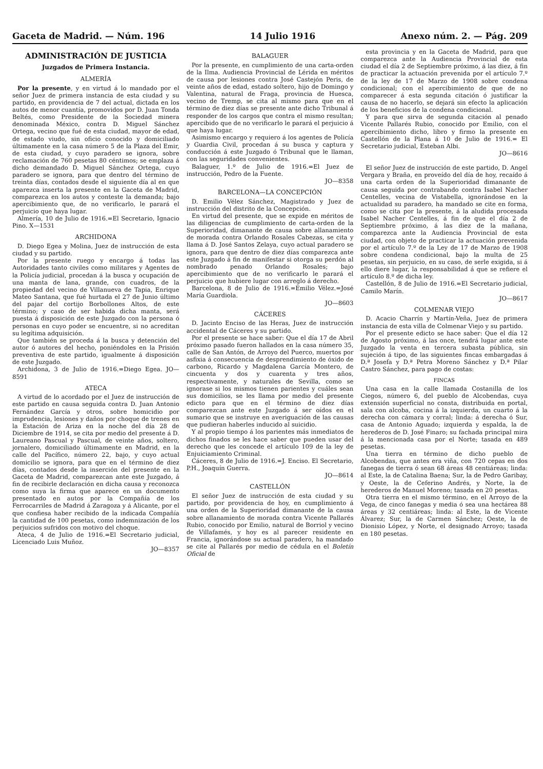Gaceta de Madrid. — Núm. 196 14 Julio 1916 Anexo núm. 2. — Pág. 209
ADMINISTRACIÓN DE JUSTICIA
Juzgados de Primera Instancia.
ALMERÍA
Por la presente, y en virtud á lo mandado por el señor Juez de primera instancia de esta ciudad y su partido, en providencia de 7 del actual, dictada en los autos de menor cuantía, promovidos por D. Juan Tonda Beltés, como Presidente de la Sociedad minera denominada México, contra D. Miguel Sánchez Ortega, vecino que fué de esta ciudad, mayor de edad, de estado viudo, sin oficio conocido y domiciliado últimamente en la casa número 5 de la Plaza del Emir, de esta ciudad, y cuyo paradero se ignora, sobre reclamación de 760 pesetas 80 céntimos; se emplaza á dicho demandado D. Miguel Sánchez Ortega, cuyo paradero se ignora, para que dentro del término de treinta días, contados desde el siguiente día al en que aparezca inserta la presente en la Gaceta de Madrid, comparezca en los autos y conteste la demanda; bajo apercibimiento que, de no verificarlo, le parará el perjuicio que haya lugar.
Almería, 10 de Julio de 1916.=El Secretario, Ignacio Pino. X—1531
ARCHIDONA
D. Diego Egea y Molina, Juez de instrucción de esta ciudad y su partido.
Por la presente ruego y encargo á todas las Autoridades tanto civiles como militares y Agentes de la Policía judicial, procedan á la busca y ocupación de una manta de lana, grande, con cuadros, de la propiedad del vecino de Villanueva de Tapia, Enrique Mateo Santana, que fué hurtada el 27 de Junio último del pajar del cortijo Borbollones Altos, de este término; y caso de ser habida dicha manta, será puesta á disposición de este Juzgado con la persona ó personas en cuyo poder se encuentre, si no acreditan su legítima adquisición.
Que también se proceda á la busca y detención del autor ó autores del hecho, poniéndoles en la Prisión preventiva de este partido, igualmente á disposición de este Juzgado.
Archidona, 3 de Julio de 1916.=Diego Egea. JO—8591
ATECA
A virtud de lo acordado por el Juez de instrucción de este partido en causa seguida contra D. Juan Antonio Fernández García y otros, sobre homicidio por imprudencia, lesiones y daños por choque de trenes en la Estación de Ariza en la noche del día 28 de Diciembre de 1914, se cita por medio del presente á D. Laureano Pascual y Pascual, de veinte años, soltero, jornalero, domiciliado últimamente en Madrid, en la calle del Pacífico, número 22, bajo, y cuyo actual domicilio se ignora, para que en el término de diez días, contados desde la inserción del presente en la Gaceta de Madrid, comparezcan ante este Juzgado, á fin de recibirle declaración en dicha causa y reconozca como suya la firma que aparece en un documento presentado en autos por la Compañía de los Ferrocarriles de Madrid á Zaragoza y á Alicante, por el que confiesa haber recibido de la indicada Compañía la cantidad de 100 pesetas, como indemnización de los perjuicios sufridos con motivo del choque.
Ateca, 4 de Julio de 1916.=El Secretario judicial, Licenciado Luis Muñoz.
JO—8357
BALAGUER
Por la presente, en cumplimiento de una carta-orden de la Ilma. Audiencia Provincial de Lérida en méritos de causa por lesiones contra José Castejón Peris, de veinte años de edad, estado soltero, hijo de Domingo y Valentina, natural de Fraga, provincia de Huesca, vecino de Tremp, se cita al mismo para que en el término de diez días se presente ante dicho Tribunal á responder de los cargos que contra el mismo resultan; apercibido que de no verificarlo le parará el perjuicio á que haya lugar.
Asimismo encargo y requiero á los agentes de Policía y Guardia Civil, procedan á su busca y captura y conducción á este Juzgado ó Tribunal que le llaman, con las seguridades convenientes.
Balaguer, 1.º de Julio de 1916.=El Juez de instrucción, Pedro de la Fuente.
JO—8358
BARCELONA—LA CONCEPCIÓN
D. Emilio Vélez Sánchez, Magistrado y Juez de instrucción del distrito de la Concepción.
En virtud del presente, que se expide en méritos de las diligencias de cumplimiento de carta-orden de la Superioridad, dimanante de causa sobre allanamiento de morada contra Orlando Rosales Cabezas, se cita y llama á D. José Santos Zelaya, cuyo actual paradero se ignora, para que dentro de diez días comparezca ante este Juzgado á fin de manifestar si otorga su perdón al nombrado penado Orlando Rosales; bajo apercibimiento que de no verificarlo le parará el perjuicio que hubiere lugar con arreglo á derecho.
Barcelona, 8 de Julio de 1916.=Emilio Vélez.=José María Guardiola.
JO—8603
CÁCERES
D. Jacinto Enciso de las Heras, Juez de instrucción accidental de Cáceres y su partido.
Por el presente se hace saber: Que el día 17 de Abril próximo pasado fueron hallados en la casa número 35, calle de San Antón, de Arroyo del Puerco, muertos por asfixia á consecuencia de desprendimiento de óxido de carbono, Ricardo y Magdalena García Montero, de cincuenta y dos y cuarenta y tres años, respectivamente, y naturales de Sevilla, como se ignorase si los mismos tienen parientes y cuáles sean sus domicilios, se les llama por medio del presente edicto para que en el término de diez días comparezcan ante este Juzgado á ser oídos en el sumario que se instruye en averiguación de las causas que pudieran haberles inducido al suicidio.
Y al propio tiempo á los parientes más inmediatos de dichos finados se les hace saber que pueden usar del derecho que les concede el artículo 109 de la ley de Enjuiciamiento Criminal.
Cáceres, 8 de Julio de 1916.=J. Enciso. El Secretario, P.H., Joaquín Guerra.
JO—8614
CASTELLÓN
El señor Juez de instrucción de esta ciudad y su partido, por providencia de hoy, en cumplimiento á una orden de la Superioridad dimanante de la causa sobre allanamiento de morada contra Vicente Pallarés Rubio, conocido por Emilio, natural de Borriol y vecino de Villafamés, y hoy es al parecer residente en Francia, ignorándose su actual paradero, ha mandado se cite al Pallarés por medio de cédula en el Boletín Oficial de
esta provincia y en la Gaceta de Madrid, para que comparezca ante la Audiencia Provincial de esta ciudad el día 2 de Septiembre próximo, á las diez, á fin de practicar la actuación prevenida por el artículo 7.º de la ley de 17 de Marzo de 1908 sobre condena condicional; con el apercibimiento de que de no comparecer á esta segunda citación ó justificar la causa de no hacerlo, se dejará sin efecto la aplicación de los beneficios de la condena condicional.
Y para que sirva de segunda citación al penado Vicente Pallarés Rubio, conocido por Emilio, con el apercibimiento dicho, libro y firmo la presente en Castellón de la Plana á 10 de Julio de 1916.= El Secretario judicial, Esteban Albi.
JO—8616
El señor Juez de instrucción de este partido, D. Angel Vergara y Braña, en proveído del día de hoy, recaído á una carta orden de la Superioridad dimanante de causa seguida por contrabando contra Isabel Nacher Centelles, vecina de Vistabella, ignorándose en la actualidad su paradero, ha mandado se cite en forma, como se cita por la presente, á la aludida procesada Isabel Nacher Centelles, á fin de que el día 2 de Septiembre próximo, á las diez de la mañana, comparezca ante la Audiencia Provincial de esta ciudad, con objeto de practicar la actuación prevenida por el artículo 7.º de la Ley de 17 de Marzo de 1908 sobre condena condicional, bajo la multa de 25 pesetas, sin perjuicio, en su caso, de serle exigida, si á ello diere lugar, la responsabilidad á que se refiere el artículo 8.º de dicha ley.
Castellón, 8 de Julio de 1916.=El Secretario judicial, Camilo Marín.
JO—8617
COLMENAR VIEJO
D. Acacio Charrín y Martín-Veña, Juez de primera instancia de esta villa de Colmenar Viejo y su partido.
Por el presente edicto se hace saber: Que el día 12 de Agosto próximo, á las once, tendrá lugar ante este Juzgado la venta en tercera subasta pública, sin sujeción á tipo, de las siguientes fincas embargadas á D.ª Josefa y D.ª Petra Moreno Sánchez y D.ª Pilar Castro Sánchez, para pago de costas:
FINCAS
Una casa en la calle llamada Costanilla de los Ciegos, número 6, del pueblo de Alcobendas, cuya extensión superficial no consta, distribuida en portal, sala con alcoba, cocina á la izquierda, un cuarto á la derecha con cámara y corral; linda: á derecha ó Sur, casa de Antonio Aguado; izquierda y espalda, la de herederos de D. José Finaro; su fachada principal mira á la mencionada casa por el Norte; tasada en 489 pesetas.
Una tierra en término de dicho pueblo de Alcobendas, que antes era viña, con 720 cepas en dos fanegas de tierra ó sean 68 áreas 48 centiáreas; linda: al Este, la de Catalina Baena; Sur, la de Pedro Garibay, y Oeste, la de Ceferino Andrés, y Norte, la de herederos de Manuel Moreno; tasada en 20 pesetas.
Otra tierra en el mismo término, en el Arroyo de la Vega, de cinco fanegas y media ó sea una hectárea 88 áreas y 32 centiáreas; linda: al Este, la de Vicente Álvarez; Sur, la de Carmen Sánchez; Oeste, la de Dionisio López, y Norte, el designado Arroyo; tasada en 180 pesetas.